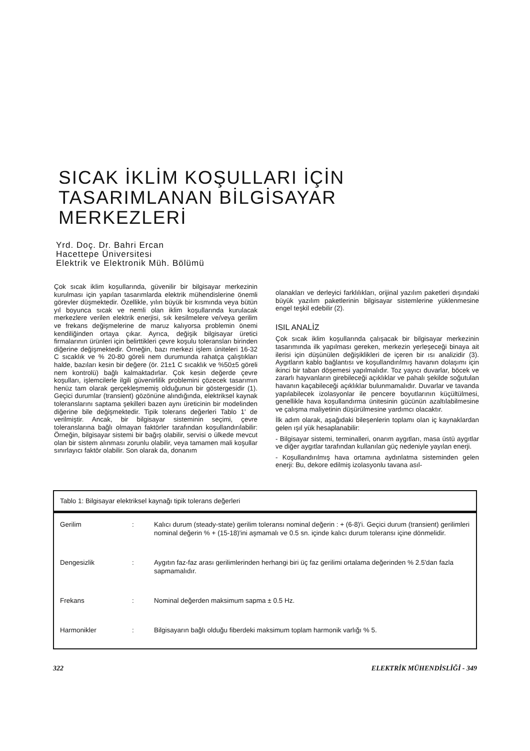SICAK İKLİM KOŞULLARI İÇİN
TASARIMLANAN BİLGİSAYAR
MERKEZLERİ
Yrd. Doç. Dr. Bahri Ercan
Hacettepe Üniversitesi
Elektrik ve Elektronik Müh. Bölümü
Çok sıcak iklim koşullarında, güvenilir bir bilgisayar merkezinin kurulması için yapılan tasarımlarda elektrik mühendislerine önemli görevler düşmektedir. Özellikle, yılın büyük bir kısmında veya bütün yıl boyunca sıcak ve nemli olan iklim koşullarında kurulacak merkezlere verilen elektrik enerjisi, sık kesilmelere ve/veya gerilim ve frekans değişmelerine de maruz kalıyorsa problemin önemi kendiliğinden ortaya çıkar. Ayrıca, değişik bilgisayar üretici firmalarının ürünleri için belirttikleri çevre koşulu toleransları birinden diğerine değişmektedir. Örneğin, bazı merkezi işlem üniteleri 16-32 C sıcaklık ve % 20-80 göreli nem durumunda rahatça çalıştıkları halde, bazıları kesin bir değere (ör. 21±1 C sıcaklık ve %50±5 göreli nem kontrolü) bağlı kalmaktadırlar. Çok kesin değerde çevre koşulları, işlemcilerle ilgili güvenirlilik problemini çözecek tasarımın henüz tam olarak gerçekleşmemiş olduğunun bir göstergesidir (1). Geçici durumlar (transient) gözönüne alındığında, elektriksel kaynak toleranslarını saptama şekilleri bazen aynı üreticinin bir modelinden diğerine bile değişmektedir. Tipik tolerans değerleri Tablo 1' de verilmiştir. Ancak, bir bilgisayar sisteminin seçimi, çevre toleranslarına bağlı olmayan faktörler tarafından koşullandırılabilir: Örneğin, bilgisayar sistemi bir bağış olabilir, servisi o ülkede mevcut olan bir sistem alınması zorunlu olabilir, veya tamamen mali koşullar sınırlayıcı faktör olabilir. Son olarak da, donanım
olanakları ve derleyici farklılıkları, orijinal yazılım paketleri dışındaki büyük yazılım paketlerinin bilgisayar sistemlerine yüklenmesine engel teşkil edebilir (2).
ISIL ANALİZ
Çok sıcak iklim koşullarında çalışacak bir bilgisayar merkezinin tasarımında ilk yapılması gereken, merkezin yerleşeceği binaya ait ilerisi için düşünülen değişiklikleri de içeren bir ısı analizidir (3). Aygıtların kablo bağlantısı ve koşullandırılmış havanın dolaşımı için ikinci bir taban döşemesi yapılmalıdır. Toz yayıcı duvarlar, böcek ve zararlı hayvanların girebileceği açıklıklar ve pahalı şekilde soğutulan havanın kaçabileceği açıklıklar bulunmamalıdır. Duvarlar ve tavanda yapılabilecek izolasyonlar ile pencere boyutlarının küçültülmesi, genellikle hava koşullandırma ünitesinin gücünün azaltılabilmesine ve çalışma maliyetinin düşürülmesine yardımcı olacaktır.
İlk adım olarak, aşağıdaki bileşenlerin toplamı olan iç kaynaklardan gelen ışıl yük hesaplanabilir:
- Bilgisayar sistemi, terminalleri, onarım aygıtları, masa üstü aygıtlar ve diğer aygıtlar tarafından kullanılan güç nedeniyle yayılan enerji.
- Koşullandırılmış hava ortamına aydınlatma sisteminden gelen enerji: Bu, dekore edilmiş izolasyonlu tavana asıl-
Tablo 1: Bilgisayar elektriksel kaynağı tipik tolerans değerleri
| Gerilim | : | Kalıcı durum (steady-state) gerilim toleransı nominal değerin : + (6-8)'i. Geçici durum (transient) gerilimleri nominal değerin % + (15-18)'ini aşmamalı ve 0.5 sn. içinde kalıcı durum toleransı içine dönmelidir. |
| Dengesizlik | : | Aygıtın faz-faz arası gerilimlerinden herhangi biri üç faz gerilimi ortalama değerinden % 2.5'dan fazla sapmamalıdır. |
| Frekans | : | Nominal değerden maksimum sapma ± 0.5 Hz. |
| Harmonikler | : | Bilgisayarın bağlı olduğu fiberdeki maksimum toplam harmonik varlığı % 5. |
322 ELEKTRİK MÜHENDİSLİĞİ - 349